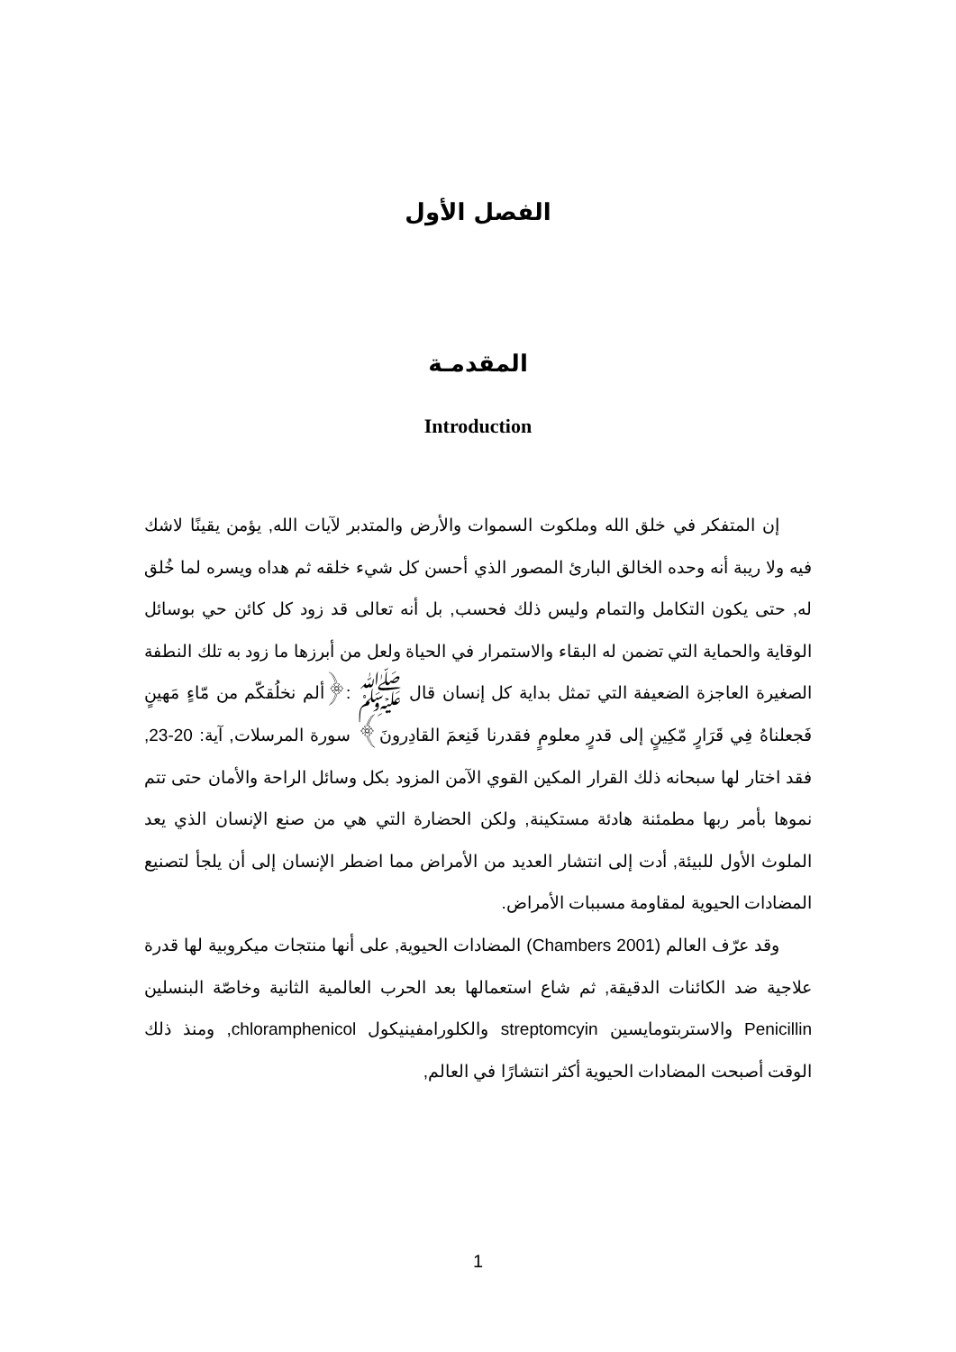الفصل الأول
المقدمـة
Introduction
إن المتفكر في خلق الله وملكوت السموات والأرض والمتدبر لآيات الله, يؤمن يقينًا لاشك فيه ولا ريبة أنه وحده الخالق البارئ المصور الذي أحسن كل شيء خلقه ثم هداه ويسره لما خُلق له, حتى يكون التكامل والتمام وليس ذلك فحسب, بل أنه تعالى قد زود كل كائن حي بوسائل الوقاية والحماية التي تضمن له البقاء والاستمرار في الحياة ولعل من أبرزها ما زود به تلك النطفة الصغيرة العاجزة الضعيفة التي تمثل بداية كل إنسان قال ﷺ :﴿ألم نخلُقكّم من مّاءٍ مَهينٍ فَجعلناهُ فِي قَرَارٍ مّكِينٍ إلى قدرٍ معلومٍ فقدرنا فَنِعمَ القادِرونَ﴾ سورة المرسلات, آية: 20-23, فقد اختار لها سبحانه ذلك القرار المكين القوي الآمن المزود بكل وسائل الراحة والأمان حتى تتم نموها بأمر ربها مطمئنة هادئة مستكينة, ولكن الحضارة التي هي من صنع الإنسان الذي يعد الملوث الأول للبيئة, أدت إلى انتشار العديد من الأمراض مما اضطر الإنسان إلى أن يلجأ لتصنيع المضادات الحيوية لمقاومة مسببات الأمراض.
وقد عرّف العالم (Chambers 2001) المضادات الحيوية, على أنها منتجات ميكروبية لها قدرة علاجية ضد الكائنات الدقيقة, ثم شاع استعمالها بعد الحرب العالمية الثانية وخاصّة البنسلين Penicillin والاستربتومايسين streptomcyin والكلورامفينيكول chloramphenicol, ومنذ ذلك الوقت أصبحت المضادات الحيوية أكثر انتشارًا في العالم,
1